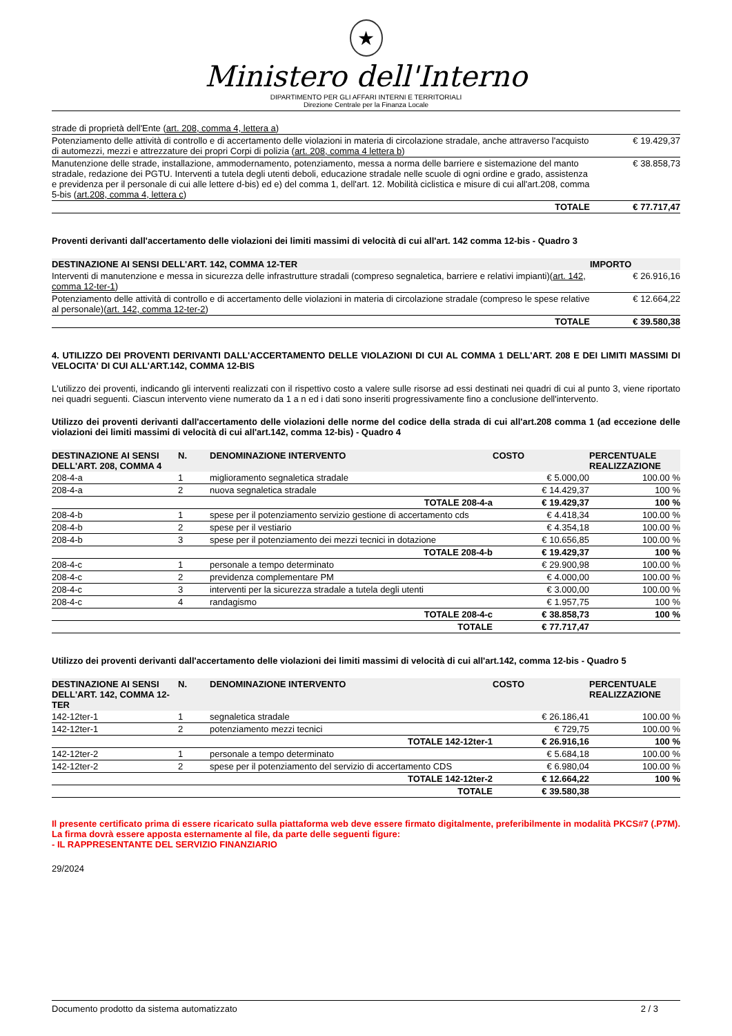★
Ministero dell'Interno
DIPARTIMENTO PER GLI AFFARI INTERNI E TERRITORIALI
Direzione Centrale per la Finanza Locale
| strade di proprietà dell'Ente ( art. 208, comma 4, lettera a ) | |
| Potenziamento delle attività di controllo e di accertamento delle violazioni in materia di circolazione stradale, anche attraverso l'acquisto di automezzi, mezzi e attrezzature dei propri Corpi di polizia ( art. 208, comma 4 lettera b ) | € 19.429,37 |
| Manutenzione delle strade, installazione, ammodernamento, potenziamento, messa a norma delle barriere e sistemazione del manto stradale, redazione dei PGTU. Interventi a tutela degli utenti deboli, educazione stradale nelle scuole di ogni ordine e grado, assistenza e previdenza per il personale di cui alle lettere d-bis) ed e) del comma 1, dell'art. 12. Mobilità ciclistica e misure di cui all'art.208, comma 5-bis ( art.208, comma 4, lettera c ) | € 38.858,73 |
| TOTALE | € 77.717,47 |
Proventi derivanti dall'accertamento delle violazioni dei limiti massimi di velocità di cui all'art. 142 comma 12-bis - Quadro 3
| DESTINAZIONE AI SENSI DELL'ART. 142, COMMA 12-TER | IMPORTO |
| --- | --- |
| Interventi di manutenzione e messa in sicurezza delle infrastrutture stradali (compreso segnaletica, barriere e relativi impianti)( art. 142, comma 12-ter-1 ) | € 26.916,16 |
| Potenziamento delle attività di controllo e di accertamento delle violazioni in materia di circolazione stradale (compreso le spese relative al personale)( art. 142, comma 12-ter-2 ) | € 12.664,22 |
| TOTALE | € 39.580,38 |
4. UTILIZZO DEI PROVENTI DERIVANTI DALL'ACCERTAMENTO DELLE VIOLAZIONI DI CUI AL COMMA 1 DELL'ART. 208 E DEI LIMITI MASSIMI DI VELOCITA' DI CUI ALL'ART.142, COMMA 12-BIS
L'utilizzo dei proventi, indicando gli interventi realizzati con il rispettivo costo a valere sulle risorse ad essi destinati nei quadri di cui al punto 3, viene riportato nei quadri seguenti. Ciascun intervento viene numerato da 1 a n ed i dati sono inseriti progressivamente fino a conclusione dell'intervento.
Utilizzo dei proventi derivanti dall'accertamento delle violazioni delle norme del codice della strada di cui all'art.208 comma 1 (ad eccezione delle violazioni dei limiti massimi di velocità di cui all'art.142, comma 12-bis) - Quadro 4
| DESTINAZIONE AI SENSI DELL'ART. 208, COMMA 4 | N. | DENOMINAZIONE INTERVENTO | COSTO | PERCENTUALE REALIZZAZIONE |
| --- | --- | --- | --- | --- |
| 208-4-a | 1 | miglioramento segnaletica stradale | € 5.000,00 | 100.00 % |
| 208-4-a | 2 | nuova segnaletica stradale | € 14.429,37 | 100 % |
| | | TOTALE 208-4-a | € 19.429,37 | 100 % |
| 208-4-b | 1 | spese per il potenziamento servizio gestione di accertamento cds | € 4.418,34 | 100.00 % |
| 208-4-b | 2 | spese per il vestiario | € 4.354,18 | 100.00 % |
| 208-4-b | 3 | spese per il potenziamento dei mezzi tecnici in dotazione | € 10.656,85 | 100.00 % |
| | | TOTALE 208-4-b | € 19.429,37 | 100 % |
| 208-4-c | 1 | personale a tempo determinato | € 29.900,98 | 100.00 % |
| 208-4-c | 2 | previdenza complementare PM | € 4.000,00 | 100.00 % |
| 208-4-c | 3 | interventi per la sicurezza stradale a tutela degli utenti | € 3.000,00 | 100.00 % |
| 208-4-c | 4 | randagismo | € 1.957,75 | 100 % |
| | | TOTALE 208-4-c | € 38.858,73 | 100 % |
| | | TOTALE | € 77.717,47 | |
Utilizzo dei proventi derivanti dall'accertamento delle violazioni dei limiti massimi di velocità di cui all'art.142, comma 12-bis - Quadro 5
| DESTINAZIONE AI SENSI DELL'ART. 142, COMMA 12-TER | N. | DENOMINAZIONE INTERVENTO | COSTO | PERCENTUALE REALIZZAZIONE |
| --- | --- | --- | --- | --- |
| 142-12ter-1 | 1 | segnaletica stradale | € 26.186,41 | 100.00 % |
| 142-12ter-1 | 2 | potenziamento mezzi tecnici | € 729,75 | 100.00 % |
| | | TOTALE 142-12ter-1 | € 26.916,16 | 100 % |
| 142-12ter-2 | 1 | personale a tempo determinato | € 5.684,18 | 100.00 % |
| 142-12ter-2 | 2 | spese per il potenziamento del servizio di accertamento CDS | € 6.980,04 | 100.00 % |
| | | TOTALE 142-12ter-2 | € 12.664,22 | 100 % |
| | | TOTALE | € 39.580,38 | |
Il presente certificato prima di essere ricaricato sulla piattaforma web deve essere firmato digitalmente, preferibilmente in modalità PKCS#7 (.P7M). La firma dovrà essere apposta esternamente al file, da parte delle seguenti figure:
- IL RAPPRESENTANTE DEL SERVIZIO FINANZIARIO
29/2024
Documento prodotto da sistema automatizzato 2 / 3